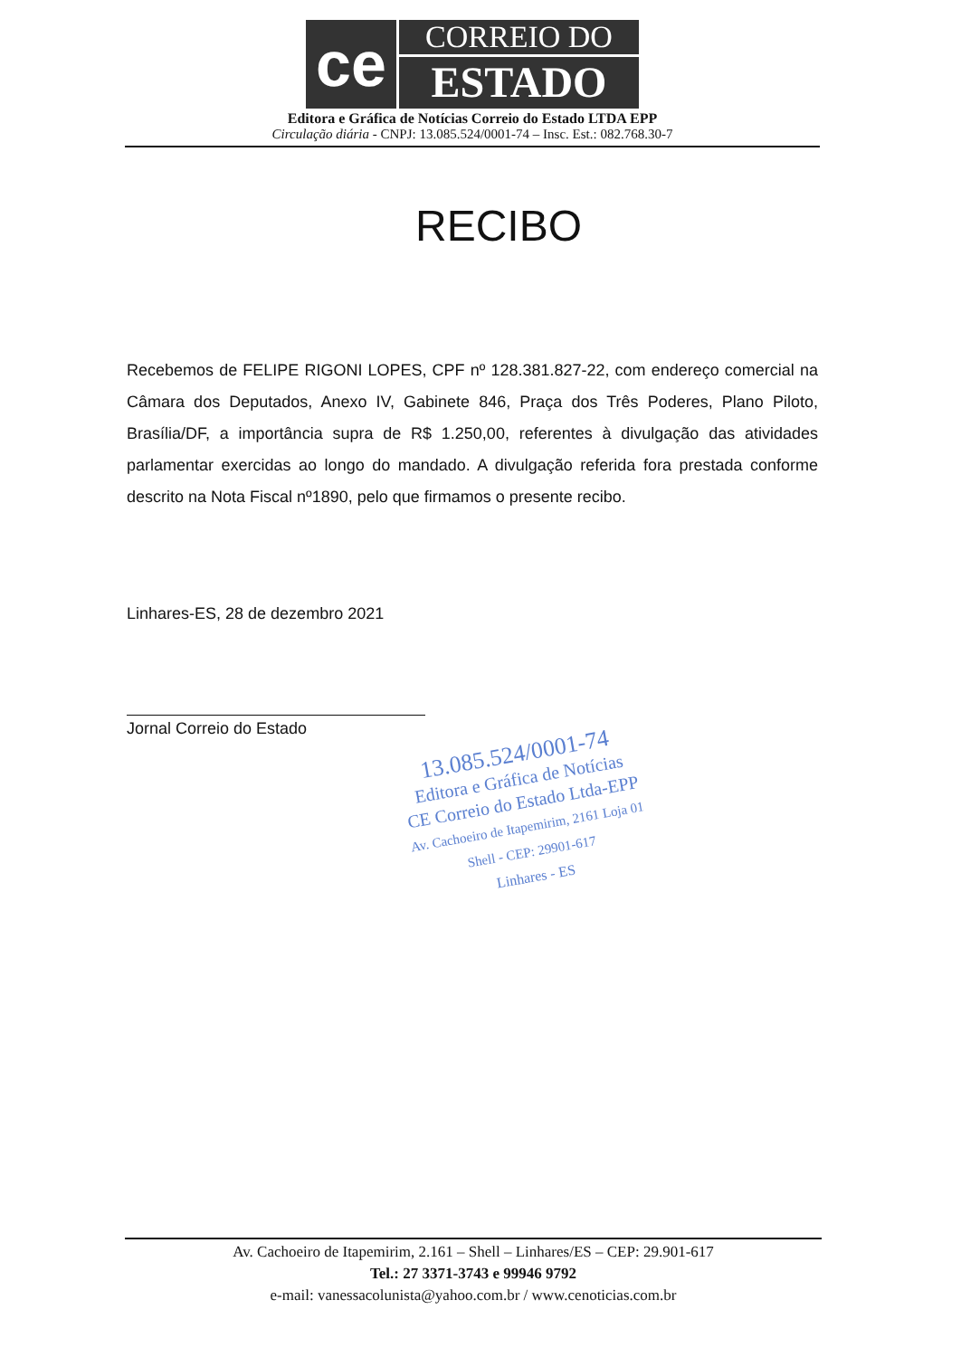ce
CORREIO DO
ESTADO
Editora e Gráfica de Notícias Correio do Estado LTDA EPP
Circulação diária - CNPJ: 13.085.524/0001-74 – Insc. Est.: 082.768.30-7
RECIBO
Recebemos de FELIPE RIGONI LOPES, CPF nº 128.381.827-22, com endereço comercial na Câmara dos Deputados, Anexo IV, Gabinete 846, Praça dos Três Poderes, Plano Piloto, Brasília/DF, a importância supra de R$ 1.250,00, referentes à divulgação das atividades parlamentar exercidas ao longo do mandado. A divulgação referida fora prestada conforme descrito na Nota Fiscal nº1890, pelo que firmamos o presente recibo.
Linhares-ES, 28 de dezembro 2021
Jornal Correio do Estado
13.085.524/0001-74
Editora e Gráfica de Notícias
CE Correio do Estado Ltda-EPP
Av. Cachoeiro de Itapemirim, 2161 Loja 01
Shell - CEP: 29901-617
Linhares - ES
Av. Cachoeiro de Itapemirim, 2.161 – Shell – Linhares/ES – CEP: 29.901-617
Tel.: 27 3371-3743 e 99946 9792
e-mail: vanessacolunista@yahoo.com.br / www.cenoticias.com.br